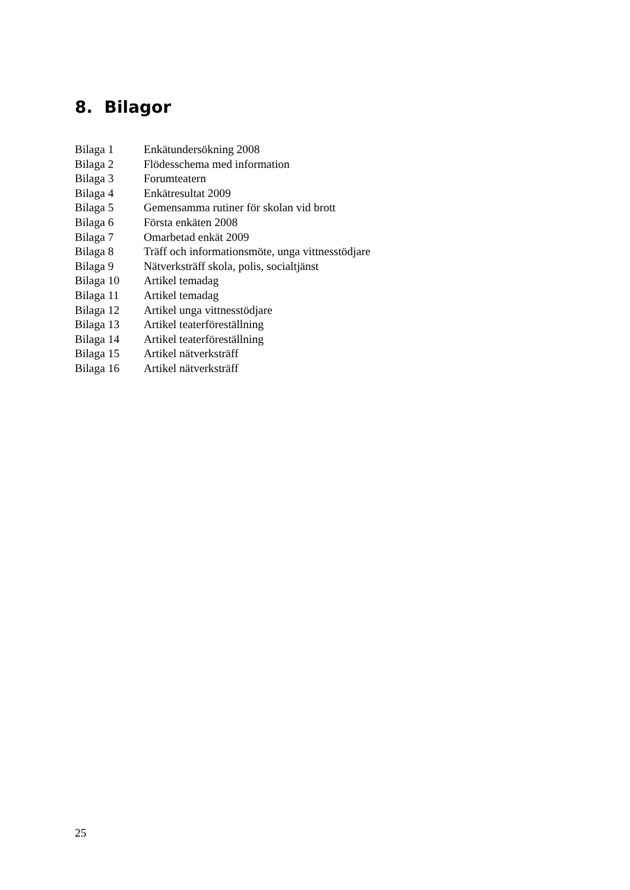8. Bilagor
Bilaga 1 Enkätundersökning 2008
Bilaga 2 Flödesschema med information
Bilaga 3 Forumteatern
Bilaga 4 Enkätresultat 2009
Bilaga 5 Gemensamma rutiner för skolan vid brott
Bilaga 6 Första enkäten 2008
Bilaga 7 Omarbetad enkät 2009
Bilaga 8 Träff och informationsmöte, unga vittnesstödjare
Bilaga 9 Nätverksträff skola, polis, socialtjänst
Bilaga 10 Artikel temadag
Bilaga 11 Artikel temadag
Bilaga 12 Artikel unga vittnesstödjare
Bilaga 13 Artikel teaterföreställning
Bilaga 14 Artikel teaterföreställning
Bilaga 15 Artikel nätverksträff
Bilaga 16 Artikel nätverksträff
25